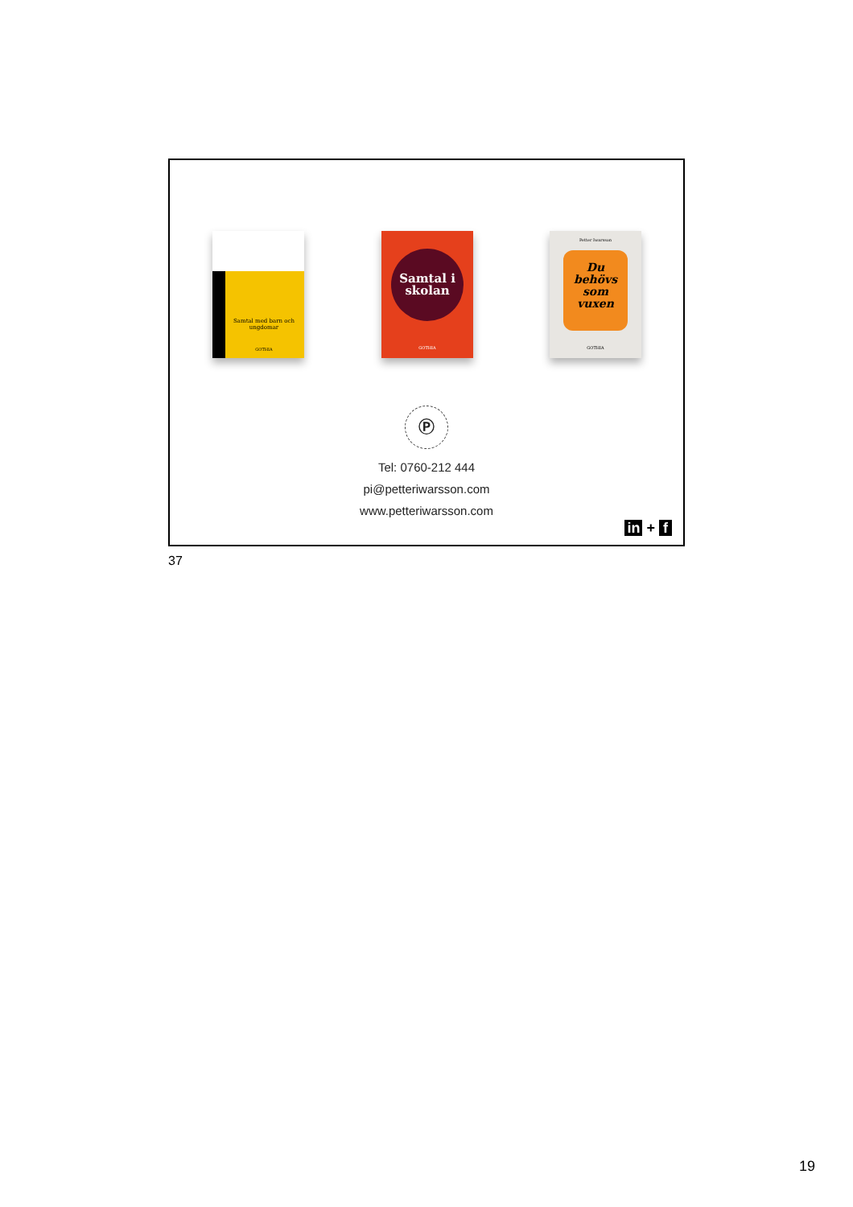Samtal med barn och ungdomar
GOTHIA
Samtal i skolan
GOTHIA
Petter Iwarsson
Du behövs som vuxen
GOTHIA
Ⓟ
Tel: 0760-212 444
pi@petteriwarsson.com
www.petteriwarsson.com
in + f
37
19